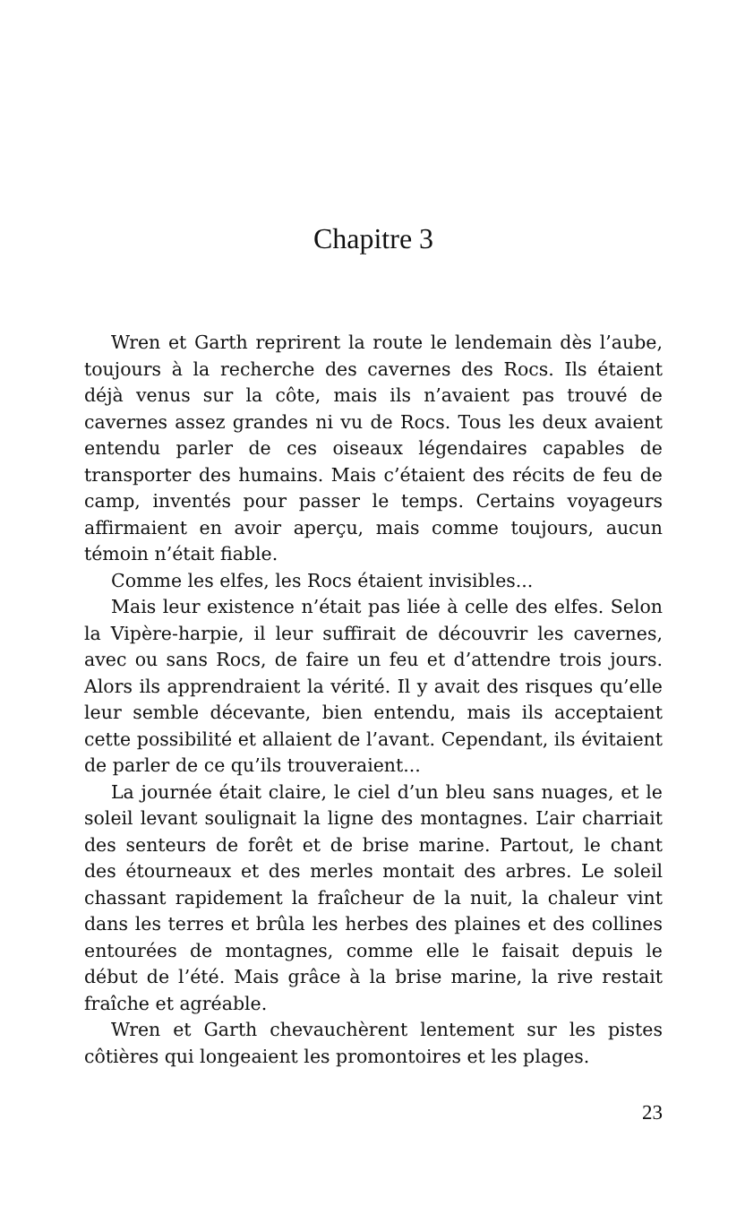Chapitre 3
Wren et Garth reprirent la route le lendemain dès l’aube, toujours à la recherche des cavernes des Rocs. Ils étaient déjà venus sur la côte, mais ils n’avaient pas trouvé de cavernes assez grandes ni vu de Rocs. Tous les deux avaient entendu parler de ces oiseaux légendaires capables de transporter des humains. Mais c’étaient des récits de feu de camp, inventés pour passer le temps. Certains voyageurs affirmaient en avoir aperçu, mais comme toujours, aucun témoin n’était fiable.
Comme les elfes, les Rocs étaient invisibles...
Mais leur existence n’était pas liée à celle des elfes. Selon la Vipère-harpie, il leur suffirait de découvrir les cavernes, avec ou sans Rocs, de faire un feu et d’attendre trois jours. Alors ils apprendraient la vérité. Il y avait des risques qu’elle leur semble décevante, bien entendu, mais ils acceptaient cette possibilité et allaient de l’avant. Cependant, ils évitaient de parler de ce qu’ils trouveraient...
La journée était claire, le ciel d’un bleu sans nuages, et le soleil levant soulignait la ligne des montagnes. L’air charriait des senteurs de forêt et de brise marine. Partout, le chant des étourneaux et des merles montait des arbres. Le soleil chassant rapidement la fraîcheur de la nuit, la chaleur vint dans les terres et brûla les herbes des plaines et des collines entourées de montagnes, comme elle le faisait depuis le début de l’été. Mais grâce à la brise marine, la rive restait fraîche et agréable.
Wren et Garth chevauchèrent lentement sur les pistes côtières qui longeaient les promontoires et les plages.
23